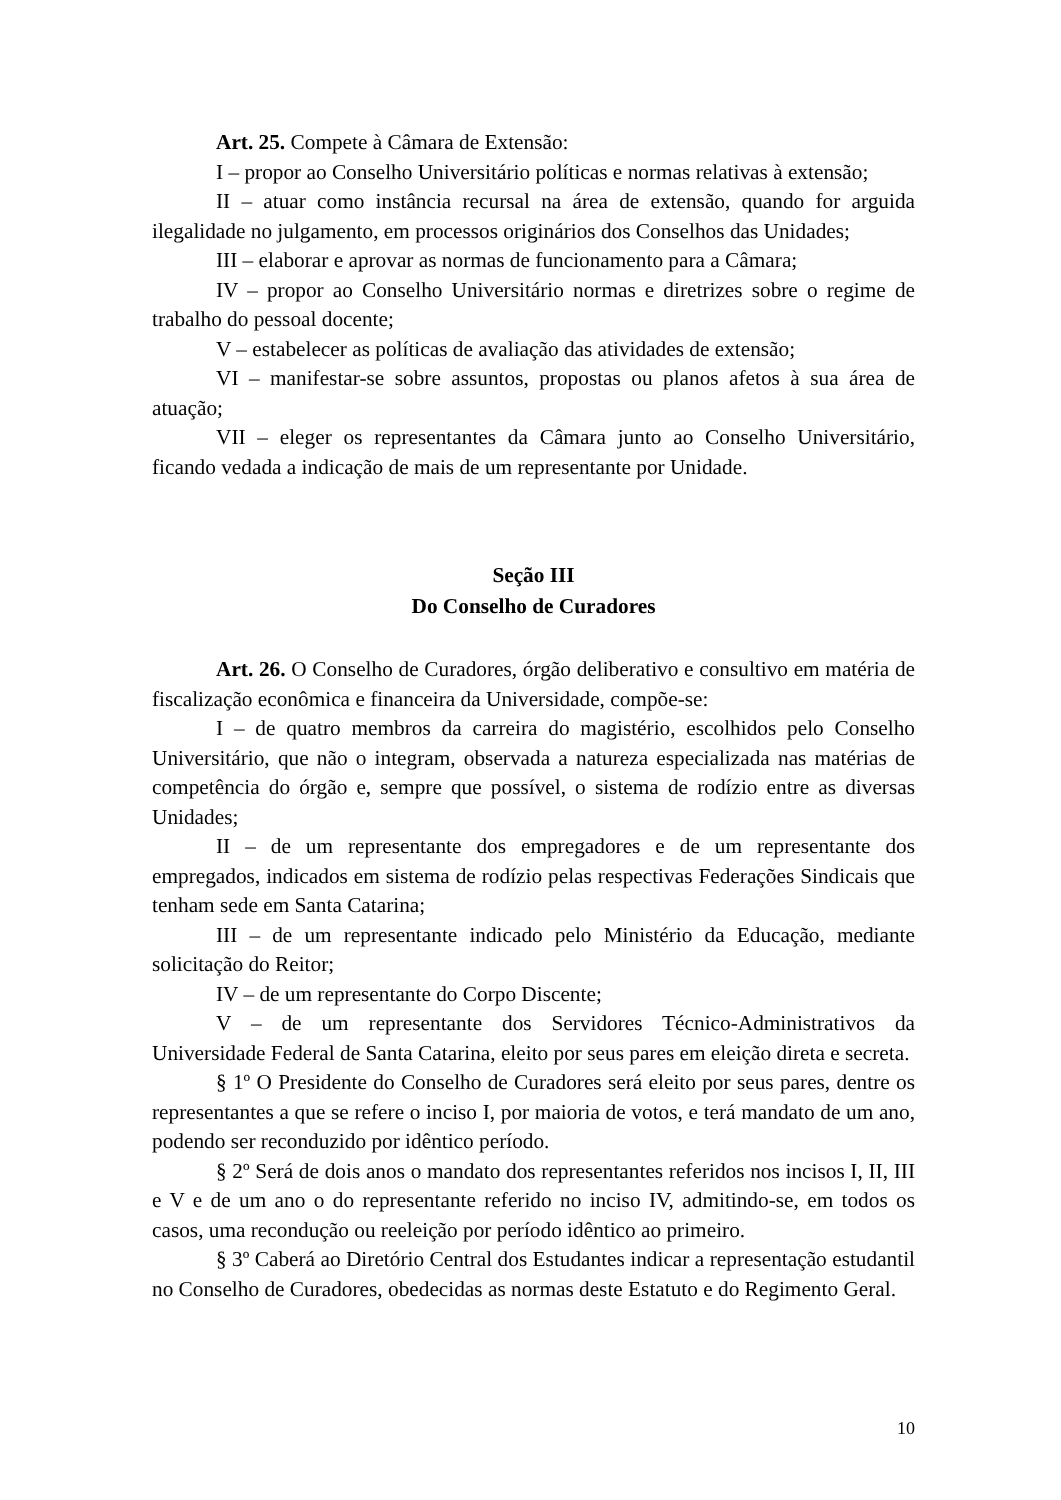Art. 25. Compete à Câmara de Extensão:
I – propor ao Conselho Universitário políticas e normas relativas à extensão;
II – atuar como instância recursal na área de extensão, quando for arguida ilegalidade no julgamento, em processos originários dos Conselhos das Unidades;
III – elaborar e aprovar as normas de funcionamento para a Câmara;
IV – propor ao Conselho Universitário normas e diretrizes sobre o regime de trabalho do pessoal docente;
V – estabelecer as políticas de avaliação das atividades de extensão;
VI – manifestar-se sobre assuntos, propostas ou planos afetos à sua área de atuação;
VII – eleger os representantes da Câmara junto ao Conselho Universitário, ficando vedada a indicação de mais de um representante por Unidade.
Seção III
Do Conselho de Curadores
Art. 26. O Conselho de Curadores, órgão deliberativo e consultivo em matéria de fiscalização econômica e financeira da Universidade, compõe-se:
I – de quatro membros da carreira do magistério, escolhidos pelo Conselho Universitário, que não o integram, observada a natureza especializada nas matérias de competência do órgão e, sempre que possível, o sistema de rodízio entre as diversas Unidades;
II – de um representante dos empregadores e de um representante dos empregados, indicados em sistema de rodízio pelas respectivas Federações Sindicais que tenham sede em Santa Catarina;
III – de um representante indicado pelo Ministério da Educação, mediante solicitação do Reitor;
IV – de um representante do Corpo Discente;
V – de um representante dos Servidores Técnico-Administrativos da Universidade Federal de Santa Catarina, eleito por seus pares em eleição direta e secreta.
§ 1º O Presidente do Conselho de Curadores será eleito por seus pares, dentre os representantes a que se refere o inciso I, por maioria de votos, e terá mandato de um ano, podendo ser reconduzido por idêntico período.
§ 2º Será de dois anos o mandato dos representantes referidos nos incisos I, II, III e V e de um ano o do representante referido no inciso IV, admitindo-se, em todos os casos, uma recondução ou reeleição por período idêntico ao primeiro.
§ 3º Caberá ao Diretório Central dos Estudantes indicar a representação estudantil no Conselho de Curadores, obedecidas as normas deste Estatuto e do Regimento Geral.
10